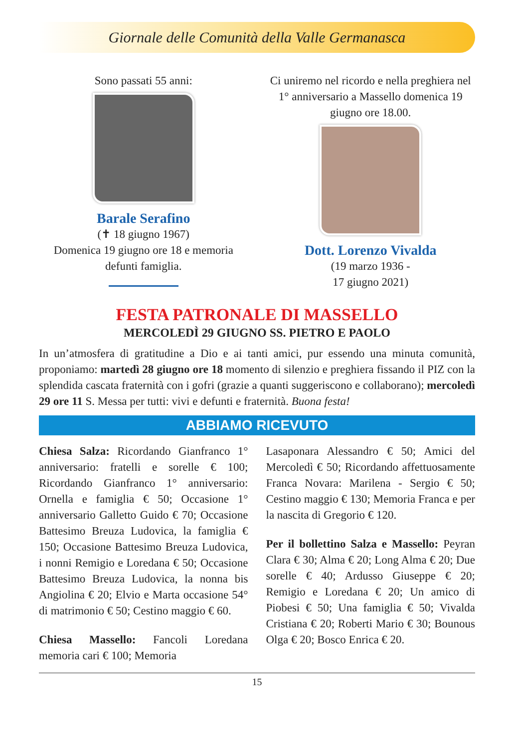Giornale delle Comunità della Valle Germanasca
Sono passati 55 anni:
Barale Serafino
(✝ 18 giugno 1967)
Domenica 19 giugno ore 18 e memoria defunti famiglia.
Ci uniremo nel ricordo e nella preghiera nel 1° anniversario a Massello domenica 19 giugno ore 18.00.
Dott. Lorenzo Vivalda
(19 marzo 1936 -
17 giugno 2021)
FESTA PATRONALE DI MASSELLO
MERCOLEDÌ 29 GIUGNO SS. PIETRO E PAOLO
In un’atmosfera di gratitudine a Dio e ai tanti amici, pur essendo una minuta comunità, proponiamo: martedì 28 giugno ore 18 momento di silenzio e preghiera fissando il PIZ con la splendida cascata fraternità con i gofri (grazie a quanti suggeriscono e collaborano); mercoledì 29 ore 11 S. Messa per tutti: vivi e defunti e fraternità. Buona festa!
ABBIAMO RICEVUTO
Chiesa Salza: Ricordando Gianfranco 1° anniversario: fratelli e sorelle € 100; Ricordando Gianfranco 1° anniversario: Ornella e famiglia € 50; Occasione 1° anniversario Galletto Guido € 70; Occasione Battesimo Breuza Ludovica, la famiglia € 150; Occasione Battesimo Breuza Ludovica, i nonni Remigio e Loredana € 50; Occasione Battesimo Breuza Ludovica, la nonna bis Angiolina € 20; Elvio e Marta occasione 54° di matrimonio € 50; Cestino maggio € 60.
Chiesa Massello: Fancoli Loredana memoria cari € 100; Memoria
Lasaponara Alessandro € 50; Amici del Mercoledì € 50; Ricordando affettuosamente Franca Novara: Marilena - Sergio € 50; Cestino maggio € 130; Memoria Franca e per la nascita di Gregorio € 120.
Per il bollettino Salza e Massello: Peyran Clara € 30; Alma € 20; Long Alma € 20; Due sorelle € 40; Ardusso Giuseppe € 20; Remigio e Loredana € 20; Un amico di Piobesi € 50; Una famiglia € 50; Vivalda Cristiana € 20; Roberti Mario € 30; Bounous Olga € 20; Bosco Enrica € 20.
15